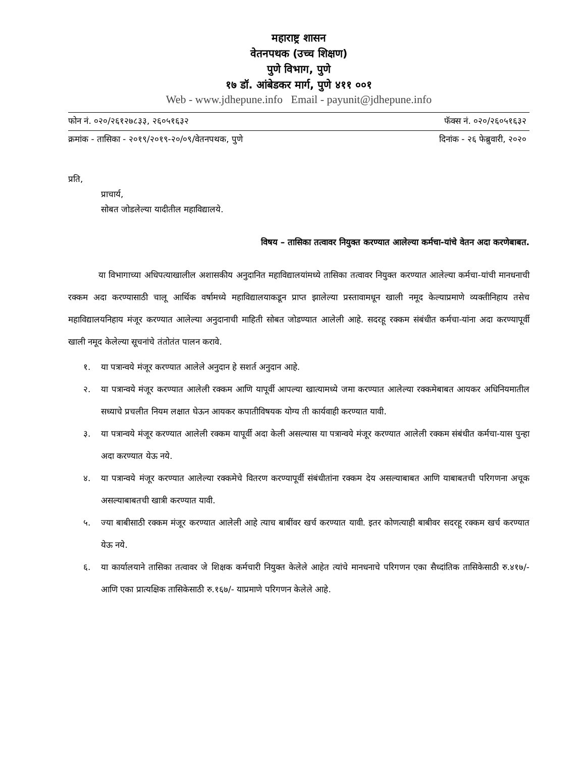महाराष्ट्र शासन
वेतनपथक (उच्च शिक्षण)
पुणे विभाग, पुणे
१७ डॉ. आंबेडकर मार्ग, पुणे ४११ ००१
Web - www.jdhepune.info Email - payunit@jdhepune.info
फोन नं. ०२०/२६१२७८३३, २६०५१६३२ फॅक्स नं. ०२०/२६०५१६३२
क्रमांक - तासिका - २०१९/२०१९-२०/०९/वेतनपथक, पुणे दिनांक - २६ फेब्रुवारी, २०२०
प्रति,
प्राचार्य,
सोबत जोडलेल्या यादीतील महाविद्यालये.
विषय – तासिका तत्वावर नियुक्त करण्यात आलेल्या कर्मचा-यांचे वेतन अदा करणेबाबत.
या विभागाच्या अधिपत्याखालील अशासकीय अनुदानित महाविद्यालयांमध्ये तासिका तत्वावर नियुक्त करण्यात आलेल्या कर्मचा-यांची मानधनाची रक्कम अदा करण्यासाठी चालू आर्थिक वर्षामध्ये महाविद्यालयाकडून प्राप्त झालेल्या प्रस्तावामधून खाली नमूद केल्याप्रमाणे व्यक्तीनिहाय तसेच महाविद्यालयनिहाय मंजूर करण्यात आलेल्या अनुदानाची माहिती सोबत जोडण्यात आलेली आहे. सदरहू रक्कम संबंधीत कर्मचा-यांना अदा करण्यापूर्वी खाली नमूद केलेल्या सूचनांचे तंतोतंत पालन करावे.
१. या पत्रान्वये मंजूर करण्यात आलेले अनुदान हे सशर्त अनुदान आहे.
२. या पत्रान्वये मंजूर करण्यात आलेली रक्कम आणि यापूर्वी आपल्या खात्यामध्ये जमा करण्यात आलेल्या रक्कमेबाबत आयकर अधिनियमातील सध्याचे प्रचलीत नियम लक्षात घेऊन आयकर कपातीविषयक योग्य ती कार्यवाही करण्यात यावी.
३. या पत्रान्वये मंजूर करण्यात आलेली रक्कम यापूर्वी अदा केली असल्यास या पत्रान्वये मंजूर करण्यात आलेली रक्कम संबंधीत कर्मचा-यास पुन्हा अदा करण्यात येऊ नये.
४. या पत्रान्वये मंजूर करण्यात आलेल्या रक्कमेचे वितरण करण्यापूर्वी संबंधीतांना रक्कम देय असल्याबाबत आणि याबाबतची परिगणना अचूक असल्याबाबतची खात्री करण्यात यावी.
५. ज्या बाबीसाठी रक्कम मंजूर करण्यात आलेली आहे त्याच बाबींवर खर्च करण्यात यावी. इतर कोणत्याही बाबीवर सदरहू रक्कम खर्च करण्यात येऊ नये.
६. या कार्यालयाने तासिका तत्वावर जे शिक्षक कर्मचारी नियुक्त केलेले आहेत त्यांचे मानधनाचे परिगणन एका सैध्दांतिक तासिकेसाठी रु.४१७/- आणि एका प्रात्यक्षिक तासिकेसाठी रु.१६७/- याप्रमाणे परिगणन केलेले आहे.